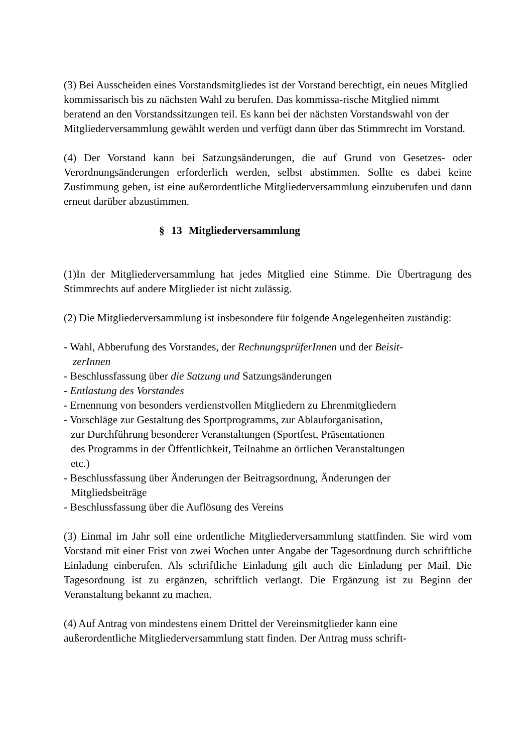(3) Bei Ausscheiden eines Vorstandsmitgliedes ist der Vorstand berechtigt, ein neues Mitglied kommissarisch bis zu nächsten Wahl zu berufen. Das kommissa-rische Mitglied nimmt beratend an den Vorstandssitzungen teil. Es kann bei der nächsten Vorstandswahl von der Mitgliederversammlung gewählt werden und verfügt dann über das Stimmrecht im Vorstand.
(4) Der Vorstand kann bei Satzungsänderungen, die auf Grund von Gesetzes- oder Verordnungsänderungen erforderlich werden, selbst abstimmen. Sollte es dabei keine Zustimmung geben, ist eine außerordentliche Mitgliederversammlung einzuberufen und dann erneut darüber abzustimmen.
§ 13 Mitgliederversammlung
(1)In der Mitgliederversammlung hat jedes Mitglied eine Stimme. Die Übertragung des Stimmrechts auf andere Mitglieder ist nicht zulässig.
(2) Die Mitgliederversammlung ist insbesondere für folgende Angelegenheiten zuständig:
- Wahl, Abberufung des Vorstandes, der RechnungsprüferInnen und der Beisit-
zerInnen
- Beschlussfassung über die Satzung und Satzungsänderungen
- Entlastung des Vorstandes
- Ernennung von besonders verdienstvollen Mitgliedern zu Ehrenmitgliedern
- Vorschläge zur Gestaltung des Sportprogramms, zur Ablauforganisation,
zur Durchführung besonderer Veranstaltungen (Sportfest, Präsentationen
des Programms in der Öffentlichkeit, Teilnahme an örtlichen Veranstaltungen
etc.)
- Beschlussfassung über Änderungen der Beitragsordnung, Änderungen der
Mitgliedsbeiträge
- Beschlussfassung über die Auflösung des Vereins
(3) Einmal im Jahr soll eine ordentliche Mitgliederversammlung stattfinden. Sie wird vom Vorstand mit einer Frist von zwei Wochen unter Angabe der Tagesordnung durch schriftliche Einladung einberufen. Als schriftliche Einladung gilt auch die Einladung per Mail. Die Tagesordnung ist zu ergänzen, schriftlich verlangt. Die Ergänzung ist zu Beginn der Veranstaltung bekannt zu machen.
(4) Auf Antrag von mindestens einem Drittel der Vereinsmitglieder kann eine außerordentliche Mitgliederversammlung statt finden. Der Antrag muss schrift-